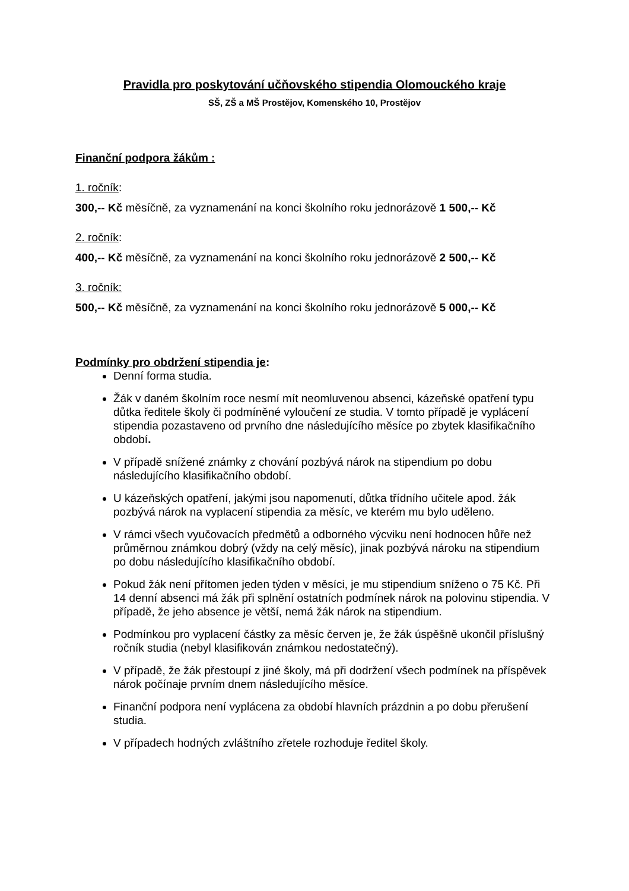Pravidla pro poskytování učňovského stipendia Olomouckého kraje
SŠ, ZŠ a MŠ Prostějov, Komenského 10, Prostějov
Finanční podpora žákům :
1. ročník:
300,-- Kč měsíčně, za vyznamenání na konci školního roku jednorázově 1 500,-- Kč
2. ročník:
400,-- Kč měsíčně, za vyznamenání na konci školního roku jednorázově 2 500,-- Kč
3. ročník:
500,-- Kč měsíčně, za vyznamenání na konci školního roku jednorázově 5 000,-- Kč
Podmínky pro obdržení stipendia je:
Denní forma studia.
Žák v daném školním roce nesmí mít neomluvenou absenci, kázeňské opatření typu důtka ředitele školy či podmíněné vyloučení ze studia. V tomto případě je vyplácení stipendia pozastaveno od prvního dne následujícího měsíce po zbytek klasifikačního období.
V případě snížené známky z chování pozbývá nárok na stipendium po dobu následujícího klasifikačního období.
U kázeňských opatření, jakými jsou napomenutí, důtka třídního učitele apod. žák pozbývá nárok na vyplacení stipendia za měsíc, ve kterém mu bylo uděleno.
V rámci všech vyučovacích předmětů a odborného výcviku není hodnocen hůře než průměrnou známkou dobrý (vždy na celý měsíc), jinak pozbývá nároku na stipendium po dobu následujícího klasifikačního období.
Pokud žák není přítomen jeden týden v měsíci, je mu stipendium sníženo o 75 Kč. Při 14 denní absenci má žák při splnění ostatních podmínek nárok na polovinu stipendia. V případě, že jeho absence je větší, nemá žák nárok na stipendium.
Podmínkou pro vyplacení částky za měsíc červen je, že žák úspěšně ukončil příslušný ročník studia (nebyl klasifikován známkou nedostatečný).
V případě, že žák přestoupí z jiné školy, má při dodržení všech podmínek na příspěvek nárok počínaje prvním dnem následujícího měsíce.
Finanční podpora není vyplácena za období hlavních prázdnin a po dobu přerušení studia.
V případech hodných zvláštního zřetele rozhoduje ředitel školy.